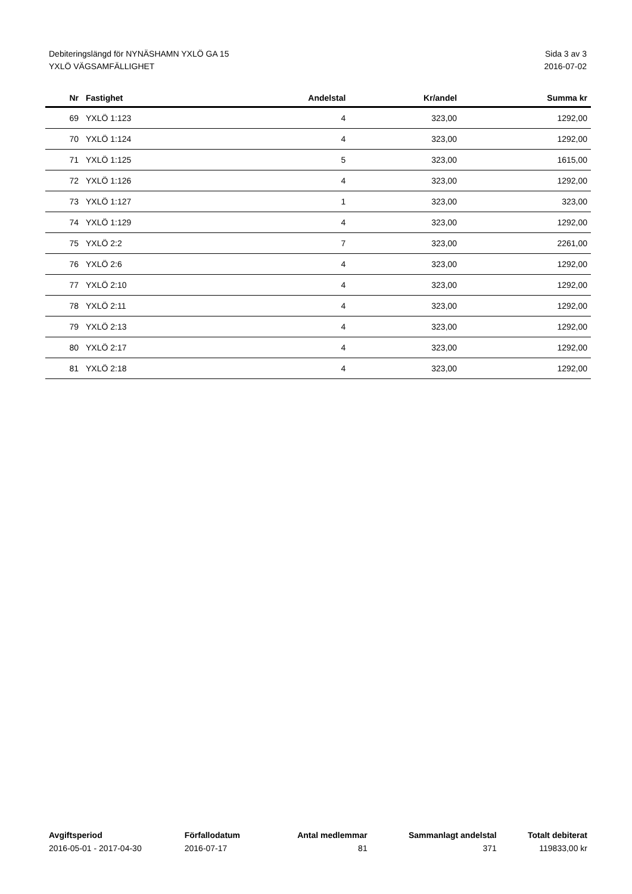Debiteringslängd för NYNÄSHAMN YXLÖ GA 15
YXLÖ VÄGSAMFÄLLIGHET
Sida 3 av 3
2016-07-02
| Nr | Fastighet | Andelstal | Kr/andel | Summa kr |
| --- | --- | --- | --- | --- |
| 69 | YXLÖ 1:123 | 4 | 323,00 | 1292,00 |
| 70 | YXLÖ 1:124 | 4 | 323,00 | 1292,00 |
| 71 | YXLÖ 1:125 | 5 | 323,00 | 1615,00 |
| 72 | YXLÖ 1:126 | 4 | 323,00 | 1292,00 |
| 73 | YXLÖ 1:127 | 1 | 323,00 | 323,00 |
| 74 | YXLÖ 1:129 | 4 | 323,00 | 1292,00 |
| 75 | YXLÖ 2:2 | 7 | 323,00 | 2261,00 |
| 76 | YXLÖ 2:6 | 4 | 323,00 | 1292,00 |
| 77 | YXLÖ 2:10 | 4 | 323,00 | 1292,00 |
| 78 | YXLÖ 2:11 | 4 | 323,00 | 1292,00 |
| 79 | YXLÖ 2:13 | 4 | 323,00 | 1292,00 |
| 80 | YXLÖ 2:17 | 4 | 323,00 | 1292,00 |
| 81 | YXLÖ 2:18 | 4 | 323,00 | 1292,00 |
| Avgiftsperiod | Förfallodatum | Antal medlemmar | Sammanlagt andelstal | Totalt debiterat |
| --- | --- | --- | --- | --- |
| 2016-05-01 - 2017-04-30 | 2016-07-17 | 81 | 371 | 119833,00 kr |